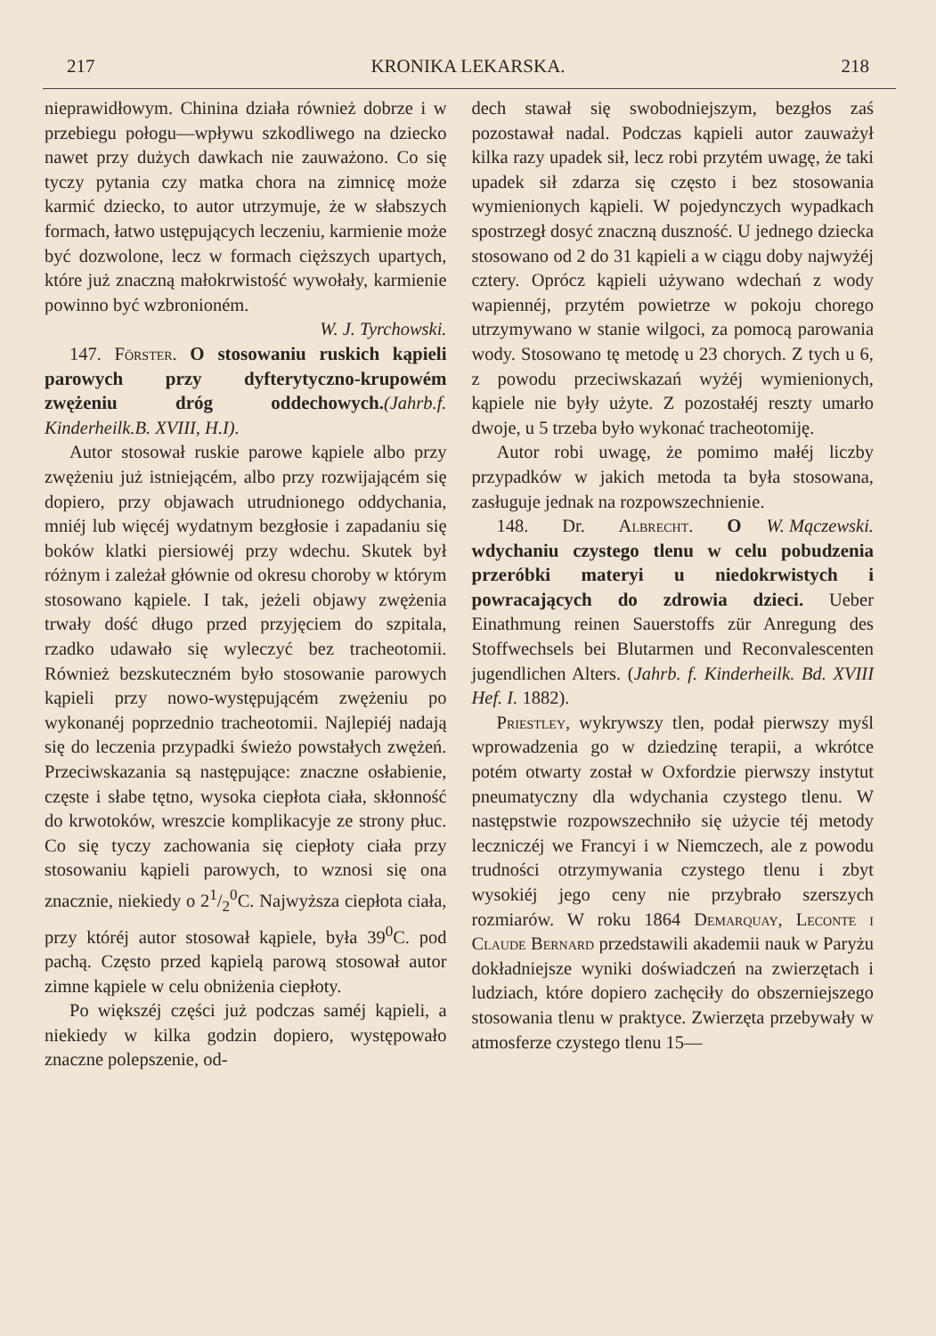217 KRONIKA LEKARSKA. 218
nieprawidłowym. Chinina działa również dobrze i w przebiegu połogu—wpływu szkodliwego na dziecko nawet przy dużych dawkach nie zauważono. Co się tyczy pytania czy matka chora na zimnicę może karmić dziecko, to autor utrzymuje, że w słabszych formach, łatwo ustępujących leczeniu, karmienie może być dozwolone, lecz w formach cięższych upartych, które już znaczną małokrwistość wywołały, karmienie powinno być wzbronioném.
W. J. Tyrchowski.
147. Förster. O stosowaniu ruskich kąpieli parowych przy dyfterytyczno-krupowém zwężeniu dróg oddechowych.(Jahrb.f. Kinderheilk.B. XVIII, H.I).
Autor stosował ruskie parowe kąpiele albo przy zwężeniu już istniejącém, albo przy rozwijającém się dopiero, przy objawach utrudnionego oddychania, mniéj lub więcéj wydatnym bezgłosie i zapadaniu się boków klatki piersiowéj przy wdechu. Skutek był różnym i zależał głównie od okresu choroby w którym stosowano kąpiele. I tak, jeżeli objawy zwężenia trwały dość długo przed przyjęciem do szpitala, rzadko udawało się wyleczyć bez tracheotomii. Również bezskuteczném było stosowanie parowych kąpieli przy nowo-występującém zwężeniu po wykonanéj poprzednio tracheotomii. Najlepiéj nadają się do leczenia przypadki świeżo powstałych zwężeń. Przeciwskazania są następujące: znaczne osłabienie, częste i słabe tętno, wysoka ciepłota ciała, skłonność do krwotoków, wreszcie komplikacyje ze strony płuc. Co się tyczy zachowania się ciepłoty ciała przy stosowaniu kąpieli parowych, to wznosi się ona znacznie, niekiedy o 21/2<sup>0</sup>C. Najwyższa ciepłota ciała, przy któréj autor stosował kąpiele, była 39<sup>0</sup>C. pod pachą. Często przed kąpielą parową stosował autor zimne kąpiele w celu obniżenia ciepłoty.
Po większéj części już podczas saméj kąpieli, a niekiedy w kilka godzin dopiero, występowało znaczne polepszenie, od-
dech stawał się swobodniejszym, bezgłos zaś pozostawał nadal. Podczas kąpieli autor zauważył kilka razy upadek sił, lecz robi przytém uwagę, że taki upadek sił zdarza się często i bez stosowania wymienionych kąpieli. W pojedynczych wypadkach spostrzegł dosyć znaczną duszność. U jednego dziecka stosowano od 2 do 31 kąpieli a w ciągu doby najwyżéj cztery. Oprócz kąpieli używano wdechań z wody wapiennéj, przytém powietrze w pokoju chorego utrzymywano w stanie wilgoci, za pomocą parowania wody. Stosowano tę metodę u 23 chorych. Z tych u 6, z powodu przeciwskazań wyżéj wymienionych, kąpiele nie były użyte. Z pozostałéj reszty umarło dwoje, u 5 trzeba było wykonać tracheotomiję.
Autor robi uwagę, że pomimo małéj liczby przypadków w jakich metoda ta była stosowana, zasługuje jednak na rozpowszechnienie. W. Mączewski.
148. Dr. Albrecht. O wdychaniu czystego tlenu w celu pobudzenia przeróbki materyi u niedokrwistych i powracających do zdrowia dzieci. Ueber Einathmung reinen Sauerstoffs zür Anregung des Stoffwechsels bei Blutarmen und Reconvalescenten jugendlichen Alters. (Jahrb. f. Kinderheilk. Bd. XVIII Hef. I. 1882).
Priestley, wykrywszy tlen, podał pierwszy myśl wprowadzenia go w dziedzinę terapii, a wkrótce potém otwarty został w Oxfordzie pierwszy instytut pneumatyczny dla wdychania czystego tlenu. W następstwie rozpowszechniło się użycie téj metody leczniczéj we Francyi i w Niemczech, ale z powodu trudności otrzymywania czystego tlenu i zbyt wysokiéj jego ceny nie przybrało szerszych rozmiarów. W roku 1864 Demarquay, Leconte i Claude Bernard przedstawili akademii nauk w Paryżu dokładniejsze wyniki doświadczeń na zwierzętach i ludziach, które dopiero zachęciły do obszerniejszego stosowania tlenu w praktyce. Zwierzęta przebywały w atmosferze czystego tlenu 15—